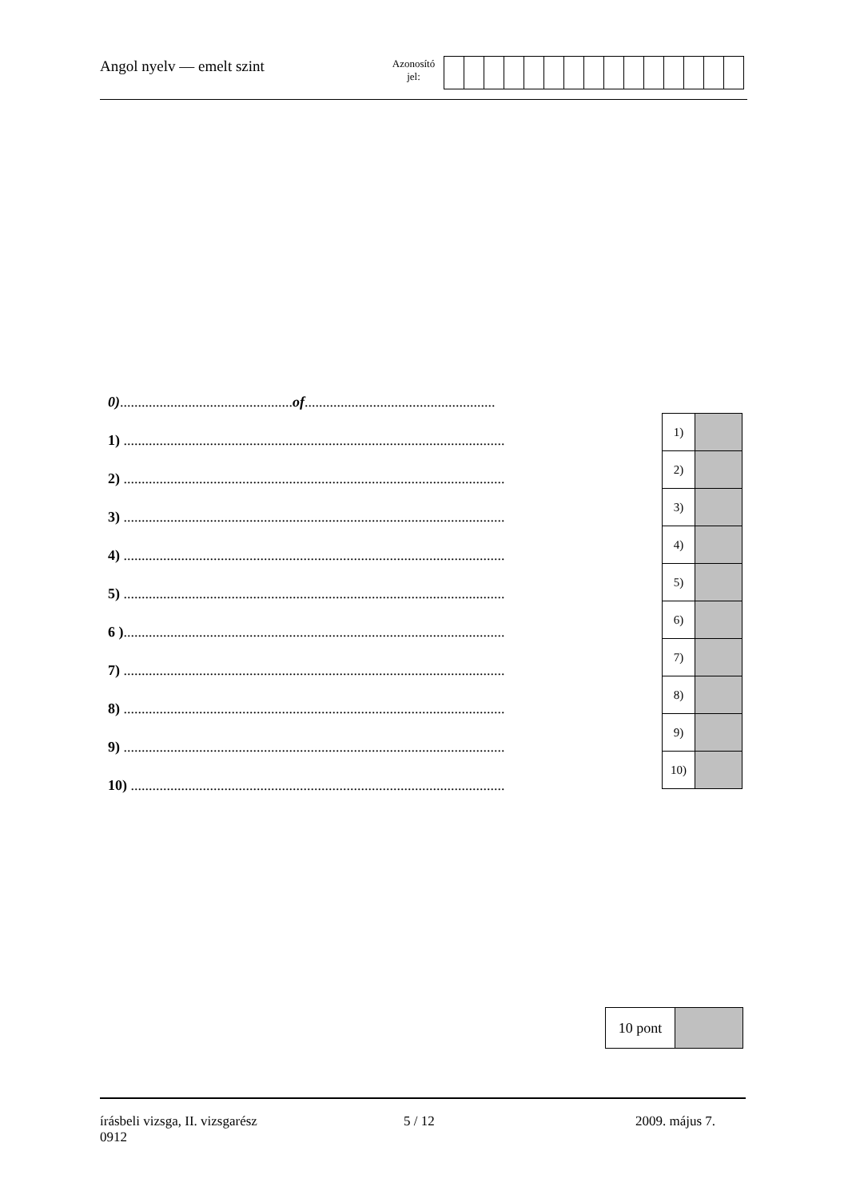Angol nyelv — emelt szint
Azonosító
jel:
0)................................................of.....................................................
1) ..........................................................................................................
2) ..........................................................................................................
3) ..........................................................................................................
4) ..........................................................................................................
5) ..........................................................................................................
6 )..........................................................................................................
7) ..........................................................................................................
8) ..........................................................................................................
9) ..........................................................................................................
10) ........................................................................................................
| 1) | |
| 2) | |
| 3) | |
| 4) | |
| 5) | |
| 6) | |
| 7) | |
| 8) | |
| 9) | |
| 10) | |
| 10 pont | |
írásbeli vizsga, II. vizsgarész
0912
5 / 12 2009. május 7.